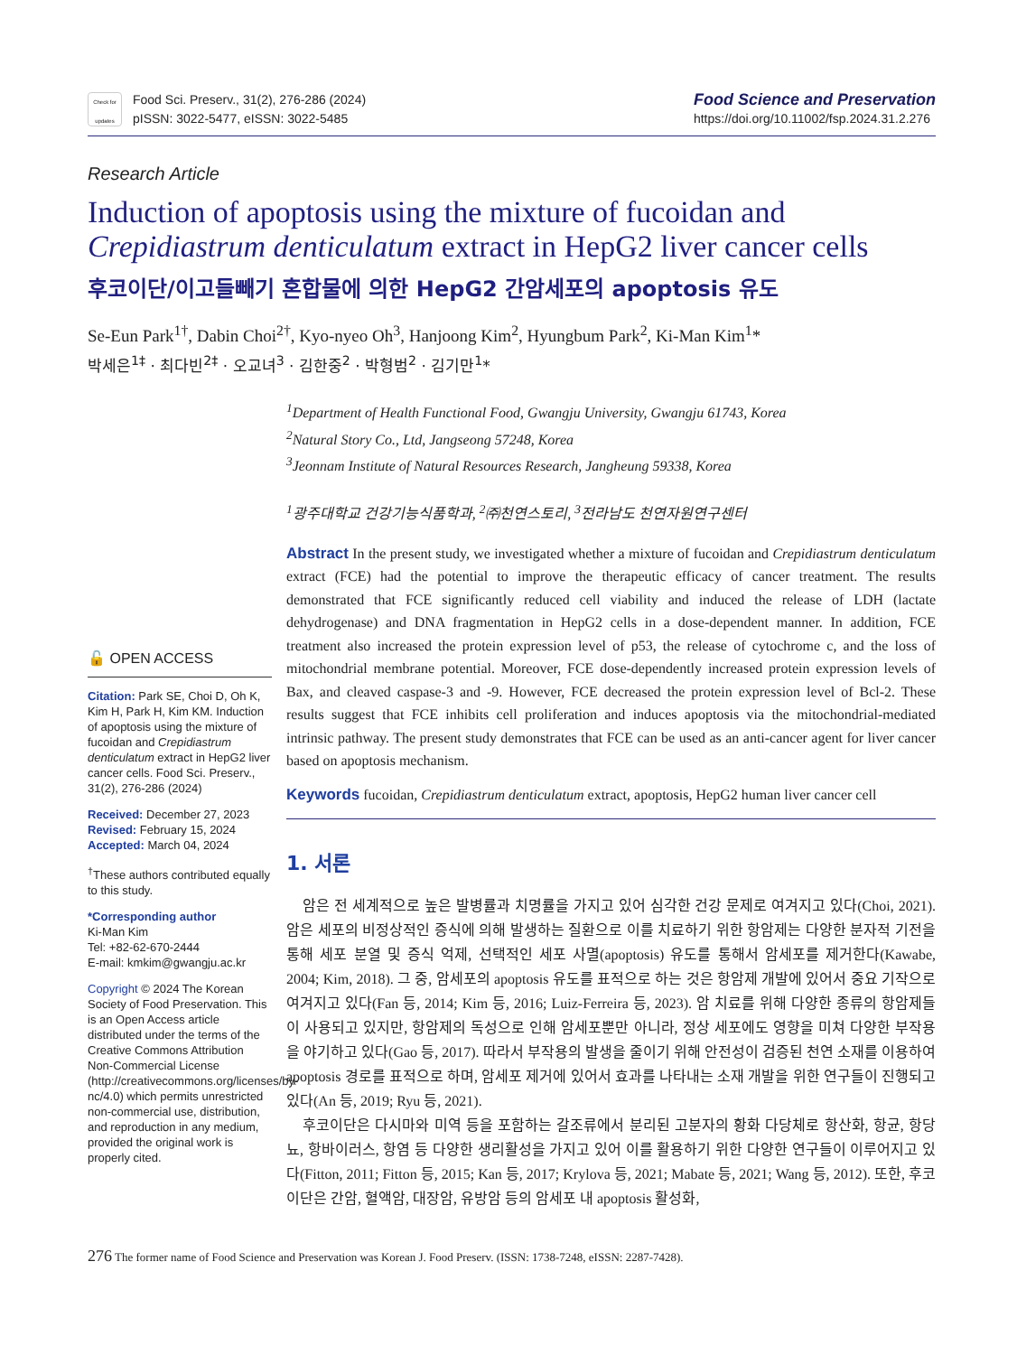Check for updates
Food Sci. Preserv., 31(2), 276-286 (2024)
pISSN: 3022-5477, eISSN: 3022-5485
Food Science and Preservation
https://doi.org/10.11002/fsp.2024.31.2.276
Research Article
Induction of apoptosis using the mixture of fucoidan and Crepidiastrum denticulatum extract in HepG2 liver cancer cells
후코이단/이고들빼기 혼합물에 의한 HepG2 간암세포의 apoptosis 유도
Se-Eun Park<sup>1†</sup>, Dabin Choi<sup>2†</sup>, Kyo-nyeo Oh<sup>3</sup>, Hanjoong Kim<sup>2</sup>, Hyungbum Park<sup>2</sup>, Ki-Man Kim<sup>1</sup>*
박세은<sup>1‡</sup> · 최다빈<sup>2‡</sup> · 오교녀<sup>3</sup> · 김한중<sup>2</sup> · 박형범<sup>2</sup> · 김기만<sup>1</sup>*
<sup>1</sup> Department of Health Functional Food, Gwangju University, Gwangju 61743, Korea
<sup>2</sup> Natural Story Co., Ltd, Jangseong 57248, Korea
<sup>3</sup> Jeonnam Institute of Natural Resources Research, Jangheung 59338, Korea
<sup>1</sup> 광주대학교 건강기능식품학과, <sup>2</sup>㈜천연스토리, <sup>3</sup>전라남도 천연자원연구센터
🔓 OPEN ACCESS
Citation: Park SE, Choi D, Oh K, Kim H, Park H, Kim KM. Induction of apoptosis using the mixture of fucoidan and Crepidiastrum denticulatum extract in HepG2 liver cancer cells. Food Sci. Preserv., 31(2), 276-286 (2024)
Received: December 27, 2023
Revised: February 15, 2024
Accepted: March 04, 2024
<sup>†</sup> These authors contributed equally to this study.
*Corresponding author
Ki-Man Kim
Tel: +82-62-670-2444
E-mail: kmkim@gwangju.ac.kr
Copyright © 2024 The Korean Society of Food Preservation. This is an Open Access article distributed under the terms of the Creative Commons Attribution Non-Commercial License (http://creativecommons.org/licenses/by-nc/4.0) which permits unrestricted non-commercial use, distribution, and reproduction in any medium, provided the original work is properly cited.
Abstract In the present study, we investigated whether a mixture of fucoidan and Crepidiastrum denticulatum extract (FCE) had the potential to improve the therapeutic efficacy of cancer treatment. The results demonstrated that FCE significantly reduced cell viability and induced the release of LDH (lactate dehydrogenase) and DNA fragmentation in HepG2 cells in a dose-dependent manner. In addition, FCE treatment also increased the protein expression level of p53, the release of cytochrome c, and the loss of mitochondrial membrane potential. Moreover, FCE dose-dependently increased protein expression levels of Bax, and cleaved caspase-3 and -9. However, FCE decreased the protein expression level of Bcl-2. These results suggest that FCE inhibits cell proliferation and induces apoptosis via the mitochondrial-mediated intrinsic pathway. The present study demonstrates that FCE can be used as an anti-cancer agent for liver cancer based on apoptosis mechanism.
Keywords fucoidan, Crepidiastrum denticulatum extract, apoptosis, HepG2 human liver cancer cell
1. 서론
암은 전 세계적으로 높은 발병률과 치명률을 가지고 있어 심각한 건강 문제로 여겨지고 있다(Choi, 2021). 암은 세포의 비정상적인 증식에 의해 발생하는 질환으로 이를 치료하기 위한 항암제는 다양한 분자적 기전을 통해 세포 분열 및 증식 억제, 선택적인 세포 사멸(apoptosis) 유도를 통해서 암세포를 제거한다(Kawabe, 2004; Kim, 2018). 그 중, 암세포의 apoptosis 유도를 표적으로 하는 것은 항암제 개발에 있어서 중요 기작으로 여겨지고 있다(Fan 등, 2014; Kim 등, 2016; Luiz-Ferreira 등, 2023). 암 치료를 위해 다양한 종류의 항암제들이 사용되고 있지만, 항암제의 독성으로 인해 암세포뿐만 아니라, 정상 세포에도 영향을 미쳐 다양한 부작용을 야기하고 있다(Gao 등, 2017). 따라서 부작용의 발생을 줄이기 위해 안전성이 검증된 천연 소재를 이용하여 apoptosis 경로를 표적으로 하며, 암세포 제거에 있어서 효과를 나타내는 소재 개발을 위한 연구들이 진행되고 있다(An 등, 2019; Ryu 등, 2021).
후코이단은 다시마와 미역 등을 포함하는 갈조류에서 분리된 고분자의 황화 다당체로 항산화, 항균, 항당뇨, 항바이러스, 항염 등 다양한 생리활성을 가지고 있어 이를 활용하기 위한 다양한 연구들이 이루어지고 있다(Fitton, 2011; Fitton 등, 2015; Kan 등, 2017; Krylova 등, 2021; Mabate 등, 2021; Wang 등, 2012). 또한, 후코이단은 간암, 혈액암, 대장암, 유방암 등의 암세포 내 apoptosis 활성화,
276 The former name of Food Science and Preservation was Korean J. Food Preserv. (ISSN: 1738-7248, eISSN: 2287-7428).